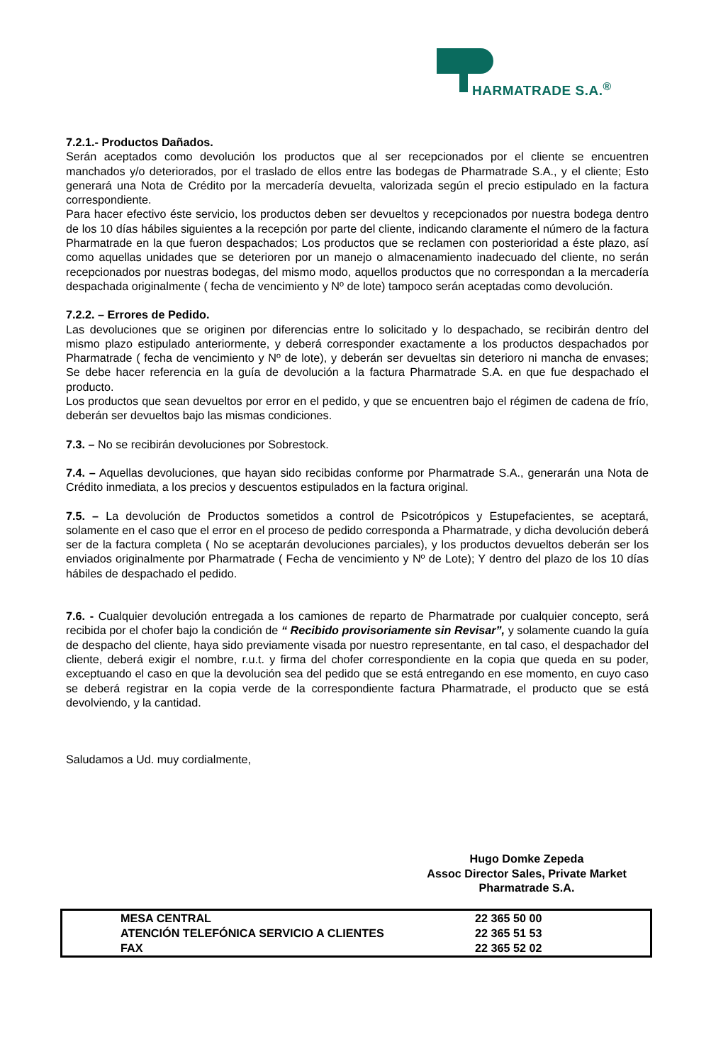HARMATRADE S.A.<sup>®</sup>
7.2.1.- Productos Dañados.
Serán aceptados como devolución los productos que al ser recepcionados por el cliente se encuentren manchados y/o deteriorados, por el traslado de ellos entre las bodegas de Pharmatrade S.A., y el cliente; Esto generará una Nota de Crédito por la mercadería devuelta, valorizada según el precio estipulado en la factura correspondiente.
Para hacer efectivo éste servicio, los productos deben ser devueltos y recepcionados por nuestra bodega dentro de los 10 días hábiles siguientes a la recepción por parte del cliente, indicando claramente el número de la factura Pharmatrade en la que fueron despachados; Los productos que se reclamen con posterioridad a éste plazo, así como aquellas unidades que se deterioren por un manejo o almacenamiento inadecuado del cliente, no serán recepcionados por nuestras bodegas, del mismo modo, aquellos productos que no correspondan a la mercadería despachada originalmente ( fecha de vencimiento y Nº de lote) tampoco serán aceptadas como devolución.
7.2.2. – Errores de Pedido.
Las devoluciones que se originen por diferencias entre lo solicitado y lo despachado, se recibirán dentro del mismo plazo estipulado anteriormente, y deberá corresponder exactamente a los productos despachados por Pharmatrade ( fecha de vencimiento y Nº de lote), y deberán ser devueltas sin deterioro ni mancha de envases; Se debe hacer referencia en la guía de devolución a la factura Pharmatrade S.A. en que fue despachado el producto.
Los productos que sean devueltos por error en el pedido, y que se encuentren bajo el régimen de cadena de frío, deberán ser devueltos bajo las mismas condiciones.
7.3. – No se recibirán devoluciones por Sobrestock.
7.4. – Aquellas devoluciones, que hayan sido recibidas conforme por Pharmatrade S.A., generarán una Nota de Crédito inmediata, a los precios y descuentos estipulados en la factura original.
7.5. – La devolución de Productos sometidos a control de Psicotrópicos y Estupefacientes, se aceptará, solamente en el caso que el error en el proceso de pedido corresponda a Pharmatrade, y dicha devolución deberá ser de la factura completa ( No se aceptarán devoluciones parciales), y los productos devueltos deberán ser los enviados originalmente por Pharmatrade ( Fecha de vencimiento y Nº de Lote); Y dentro del plazo de los 10 días hábiles de despachado el pedido.
7.6. - Cualquier devolución entregada a los camiones de reparto de Pharmatrade por cualquier concepto, será recibida por el chofer bajo la condición de “ Recibido provisoriamente sin Revisar”, y solamente cuando la guía de despacho del cliente, haya sido previamente visada por nuestro representante, en tal caso, el despachador del cliente, deberá exigir el nombre, r.u.t. y firma del chofer correspondiente en la copia que queda en su poder, exceptuando el caso en que la devolución sea del pedido que se está entregando en ese momento, en cuyo caso se deberá registrar en la copia verde de la correspondiente factura Pharmatrade, el producto que se está devolviendo, y la cantidad.
Saludamos a Ud. muy cordialmente,
Hugo Domke Zepeda
Assoc Director Sales, Private Market
Pharmatrade S.A.
| MESA CENTRAL | 22 365 50 00 |
| ATENCIÓN TELEFÓNICA SERVICIO A CLIENTES | 22 365 51 53 |
| FAX | 22 365 52 02 |